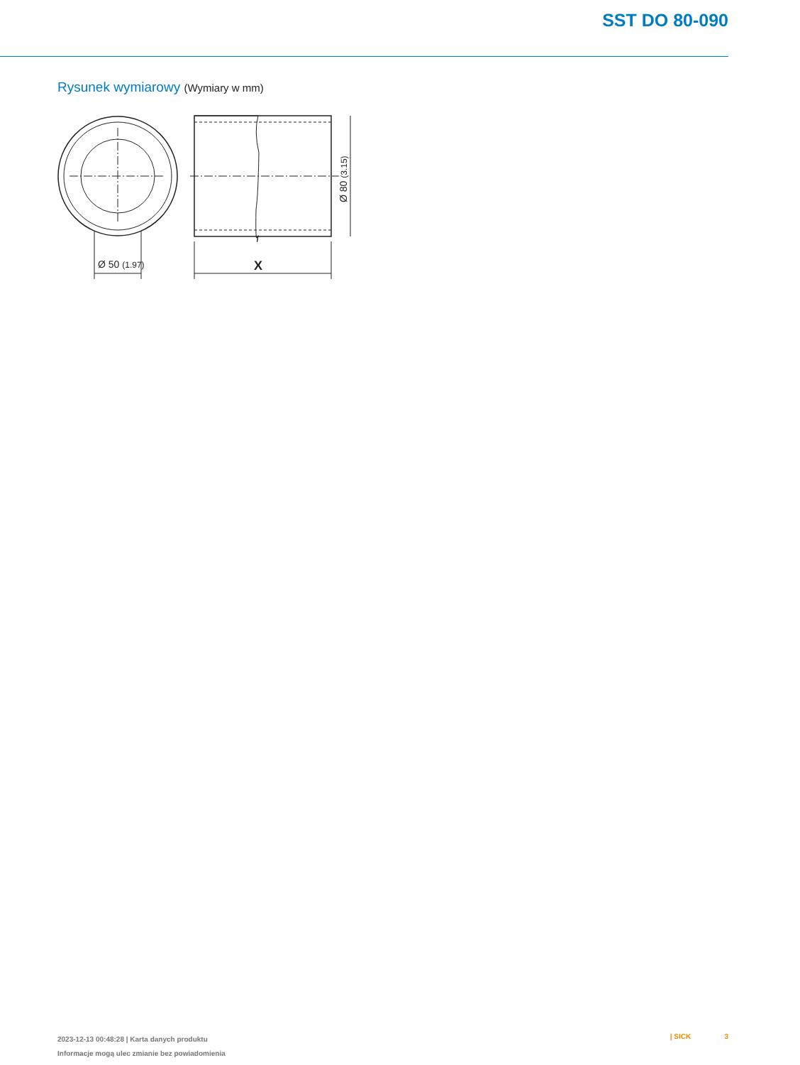SST DO 80-090
Rysunek wymiarowy (Wymiary w mm)
Ø 50 (1.97)
X
Ø 80 (3.15)
2023-12-13 00:48:28 | Karta danych produktu
Informacje mogą ulec zmianie bez powiadomienia
| SICK 3